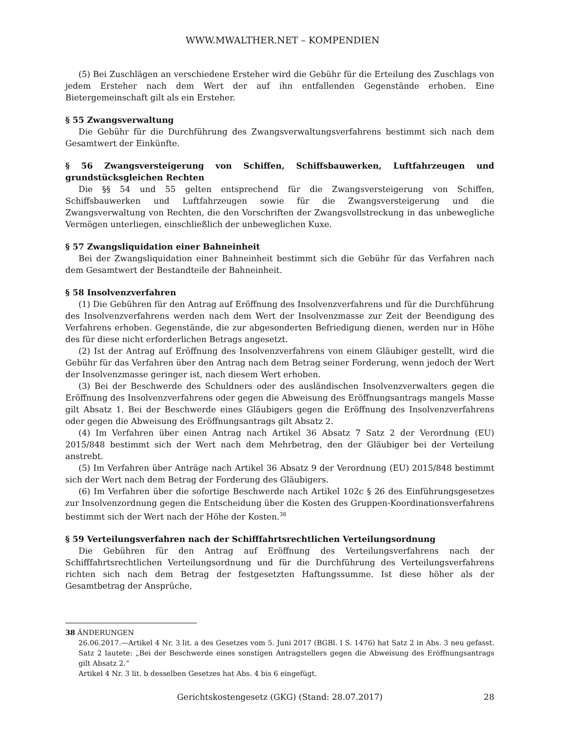WWW.MWALTHER.NET – KOMPENDIEN
(5) Bei Zuschlägen an verschiedene Ersteher wird die Gebühr für die Erteilung des Zuschlags von jedem Ersteher nach dem Wert der auf ihn entfallenden Gegenstände erhoben. Eine Bietergemeinschaft gilt als ein Ersteher.
§ 55 Zwangsverwaltung
Die Gebühr für die Durchführung des Zwangsverwaltungsverfahrens bestimmt sich nach dem Gesamtwert der Einkünfte.
§ 56 Zwangsversteigerung von Schiffen, Schiffsbauwerken, Luftfahrzeugen und grundstücksgleichen Rechten
Die §§ 54 und 55 gelten entsprechend für die Zwangsversteigerung von Schiffen, Schiffsbauwerken und Luftfahrzeugen sowie für die Zwangsversteigerung und die Zwangsverwaltung von Rechten, die den Vorschriften der Zwangsvollstreckung in das unbewegliche Vermögen unterliegen, einschließlich der unbeweglichen Kuxe.
§ 57 Zwangsliquidation einer Bahneinheit
Bei der Zwangsliquidation einer Bahneinheit bestimmt sich die Gebühr für das Verfahren nach dem Gesamtwert der Bestandteile der Bahneinheit.
§ 58 Insolvenzverfahren
(1) Die Gebühren für den Antrag auf Eröffnung des Insolvenzverfahrens und für die Durchführung des Insolvenzverfahrens werden nach dem Wert der Insolvenzmasse zur Zeit der Beendigung des Verfahrens erhoben. Gegenstände, die zur abgesonderten Befriedigung dienen, werden nur in Höhe des für diese nicht erforderlichen Betrags angesetzt.
(2) Ist der Antrag auf Eröffnung des Insolvenzverfahrens von einem Gläubiger gestellt, wird die Gebühr für das Verfahren über den Antrag nach dem Betrag seiner Forderung, wenn jedoch der Wert der Insolvenzmasse geringer ist, nach diesem Wert erhoben.
(3) Bei der Beschwerde des Schuldners oder des ausländischen Insolvenzverwalters gegen die Eröffnung des Insolvenzverfahrens oder gegen die Abweisung des Eröffnungsantrags mangels Masse gilt Absatz 1. Bei der Beschwerde eines Gläubigers gegen die Eröffnung des Insolvenzverfahrens oder gegen die Abweisung des Eröffnungsantrags gilt Absatz 2.
(4) Im Verfahren über einen Antrag nach Artikel 36 Absatz 7 Satz 2 der Verordnung (EU) 2015/848 bestimmt sich der Wert nach dem Mehrbetrag, den der Gläubiger bei der Verteilung anstrebt.
(5) Im Verfahren über Anträge nach Artikel 36 Absatz 9 der Verordnung (EU) 2015/848 bestimmt sich der Wert nach dem Betrag der Forderung des Gläubigers.
(6) Im Verfahren über die sofortige Beschwerde nach Artikel 102c § 26 des Einführungsgesetzes zur Insolvenzordnung gegen die Entscheidung über die Kosten des Gruppen-Koordinationsverfahrens bestimmt sich der Wert nach der Höhe der Kosten.<sup>38</sup>
§ 59 Verteilungsverfahren nach der Schifffahrtsrechtlichen Verteilungsordnung
Die Gebühren für den Antrag auf Eröffnung des Verteilungsverfahrens nach der Schifffahrtsrechtlichen Verteilungsordnung und für die Durchführung des Verteilungsverfahrens richten sich nach dem Betrag der festgesetzten Haftungssumme. Ist diese höher als der Gesamtbetrag der Ansprüche,
38 ÄNDERUNGEN
26.06.2017.—Artikel 4 Nr. 3 lit. a des Gesetzes vom 5. Juni 2017 (BGBl. I S. 1476) hat Satz 2 in Abs. 3 neu gefasst. Satz 2 lautete: „Bei der Beschwerde eines sonstigen Antragstellers gegen die Abweisung des Eröffnungsantrags gilt Absatz 2.“
Artikel 4 Nr. 3 lit. b desselben Gesetzes hat Abs. 4 bis 6 eingefügt.
Gerichtskostengesetz (GKG) (Stand: 28.07.2017)
28